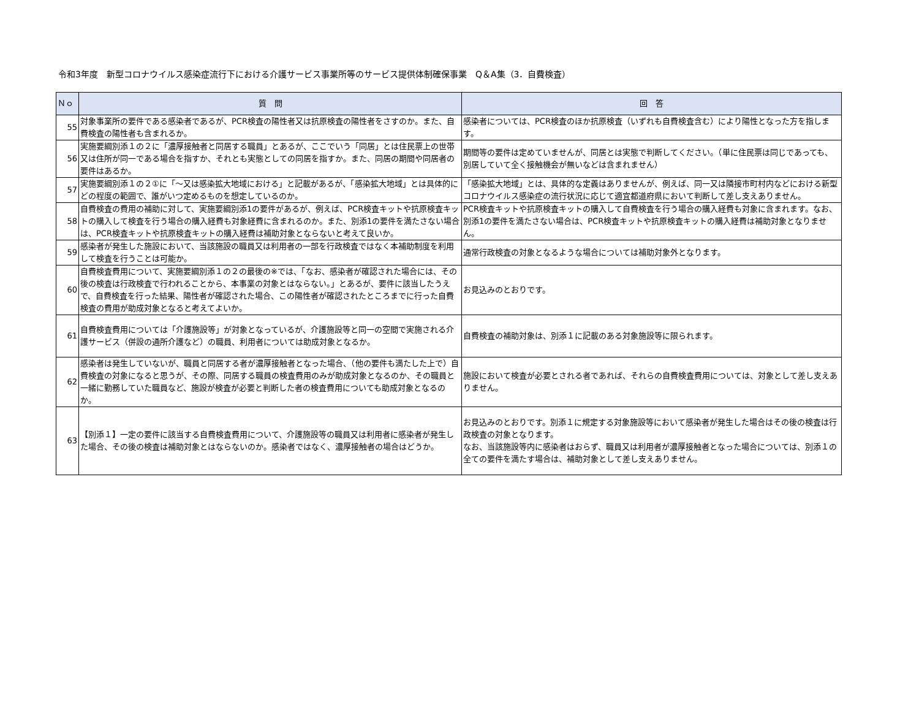令和3年度　新型コロナウイルス感染症流行下における介護サービス事業所等のサービス提供体制確保事業　Q＆A集（3．自費検査）
| Ｎｏ | 質 問 | 回 答 |
| --- | --- | --- |
| 55 | 対象事業所の要件である感染者であるが、PCR検査の陽性者又は抗原検査の陽性者をさすのか。また、自費検査の陽性者も含まれるか。 | 感染者については、PCR検査のほか抗原検査（いずれも自費検査含む）により陽性となった方を指します。 |
| 56 | 実施要綱別添１の２に「濃厚接触者と同居する職員」とあるが、ここでいう「同居」とは住民票上の世帯又は住所が同一である場合を指すか、それとも実態としての同居を指すか。また、同居の期間や同居者の要件はあるか。 | 期間等の要件は定めていませんが、同居とは実態で判断してください。（単に住民票は同じであっても、別居していて全く接触機会が無いなどは含まれません） |
| 57 | 実施要綱別添１の２①に「～又は感染拡大地域における」と記載があるが、「感染拡大地域」とは具体的にどの程度の範囲で、誰がいつ定めるものを想定しているのか。 | 「感染拡大地域」とは、具体的な定義はありませんが、例えば、同一又は隣接市町村内などにおける新型コロナウイルス感染症の流行状況に応じて適宜都道府県において判断して差し支えありません。 |
| 58 | 自費検査の費用の補助に対して、実施要綱別添1の要件があるが、例えば、PCR検査キットや抗原検査キットの購入して検査を行う場合の購入経費も対象経費に含まれるのか。また、別添1の要件を満たさない場合は、PCR検査キットや抗原検査キットの購入経費は補助対象とならないと考えて良いか。 | PCR検査キットや抗原検査キットの購入して自費検査を行う場合の購入経費も対象に含まれます。なお、別添1の要件を満たさない場合は、PCR検査キットや抗原検査キットの購入経費は補助対象となりません。 |
| 59 | 感染者が発生した施設において、当該施設の職員又は利用者の一部を行政検査ではなく本補助制度を利用して検査を行うことは可能か。 | 通常行政検査の対象となるような場合については補助対象外となります。 |
| 60 | 自費検査費用について、実施要綱別添１の２の最後の※では、「なお、感染者が確認された場合には、その後の検査は行政検査で行われることから、本事業の対象とはならない。」とあるが、要件に該当したうえで、自費検査を行った結果、陽性者が確認された場合、この陽性者が確認されたところまでに行った自費検査の費用が助成対象となると考えてよいか。 | お見込みのとおりです。 |
| 61 | 自費検査費用については「介護施設等」が対象となっているが、介護施設等と同一の空間で実施される介護サービス（併設の通所介護など）の職員、利用者については助成対象となるか。 | 自費検査の補助対象は、別添１に記載のある対象施設等に限られます。 |
| 62 | 感染者は発生していないが、職員と同居する者が濃厚接触者となった場合、（他の要件も満たした上で）自費検査の対象になると思うが、その際、同居する職員の検査費用のみが助成対象となるのか、その職員と一緒に勤務していた職員など、施設が検査が必要と判断した者の検査費用についても助成対象となるのか。 | 施設において検査が必要とされる者であれば、それらの自費検査費用については、対象として差し支えありません。 |
| 63 | 【別添１】一定の要件に該当する自費検査費用について、介護施設等の職員又は利用者に感染者が発生した場合、その後の検査は補助対象とはならないのか。感染者ではなく、濃厚接触者の場合はどうか。 | お見込みのとおりです。別添１に規定する対象施設等において感染者が発生した場合はその後の検査は行政検査の対象となります。 なお、当該施設等内に感染者はおらず、職員又は利用者が濃厚接触者となった場合については、別添１の全ての要件を満たす場合は、補助対象として差し支えありません。 |